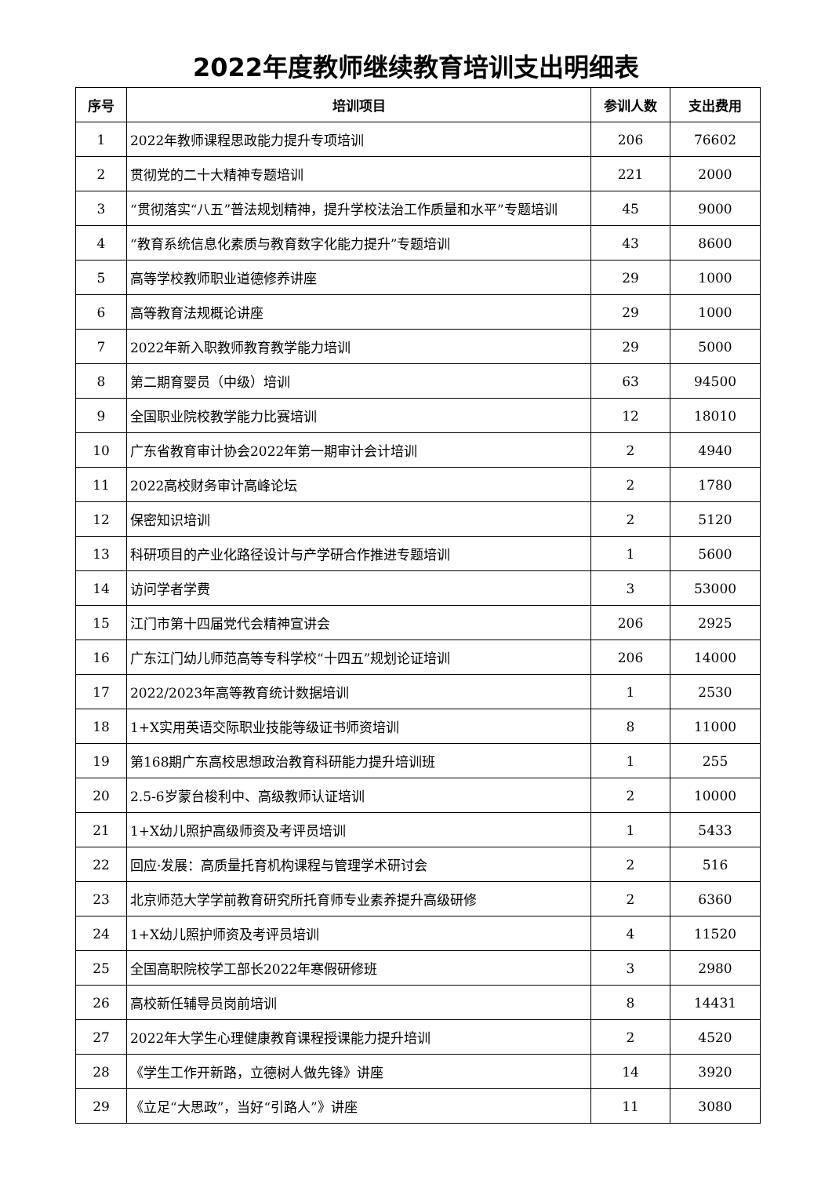2022年度教师继续教育培训支出明细表
| 序号 | 培训项目 | 参训人数 | 支出费用 |
| --- | --- | --- | --- |
| 1 | 2022年教师课程思政能力提升专项培训 | 206 | 76602 |
| 2 | 贯彻党的二十大精神专题培训 | 221 | 2000 |
| 3 | “贯彻落实“八五”普法规划精神，提升学校法治工作质量和水平”专题培训 | 45 | 9000 |
| 4 | “教育系统信息化素质与教育数字化能力提升”专题培训 | 43 | 8600 |
| 5 | 高等学校教师职业道德修养讲座 | 29 | 1000 |
| 6 | 高等教育法规概论讲座 | 29 | 1000 |
| 7 | 2022年新入职教师教育教学能力培训 | 29 | 5000 |
| 8 | 第二期育婴员（中级）培训 | 63 | 94500 |
| 9 | 全国职业院校教学能力比赛培训 | 12 | 18010 |
| 10 | 广东省教育审计协会2022年第一期审计会计培训 | 2 | 4940 |
| 11 | 2022高校财务审计高峰论坛 | 2 | 1780 |
| 12 | 保密知识培训 | 2 | 5120 |
| 13 | 科研项目的产业化路径设计与产学研合作推进专题培训 | 1 | 5600 |
| 14 | 访问学者学费 | 3 | 53000 |
| 15 | 江门市第十四届党代会精神宣讲会 | 206 | 2925 |
| 16 | 广东江门幼儿师范高等专科学校“十四五”规划论证培训 | 206 | 14000 |
| 17 | 2022/2023年高等教育统计数据培训 | 1 | 2530 |
| 18 | 1+X实用英语交际职业技能等级证书师资培训 | 8 | 11000 |
| 19 | 第168期广东高校思想政治教育科研能力提升培训班 | 1 | 255 |
| 20 | 2.5-6岁蒙台梭利中、高级教师认证培训 | 2 | 10000 |
| 21 | 1+X幼儿照护高级师资及考评员培训 | 1 | 5433 |
| 22 | 回应·发展：高质量托育机构课程与管理学术研讨会 | 2 | 516 |
| 23 | 北京师范大学学前教育研究所托育师专业素养提升高级研修 | 2 | 6360 |
| 24 | 1+X幼儿照护师资及考评员培训 | 4 | 11520 |
| 25 | 全国高职院校学工部长2022年寒假研修班 | 3 | 2980 |
| 26 | 高校新任辅导员岗前培训 | 8 | 14431 |
| 27 | 2022年大学生心理健康教育课程授课能力提升培训 | 2 | 4520 |
| 28 | 《学生工作开新路，立德树人做先锋》讲座 | 14 | 3920 |
| 29 | 《立足“大思政”，当好“引路人”》讲座 | 11 | 3080 |